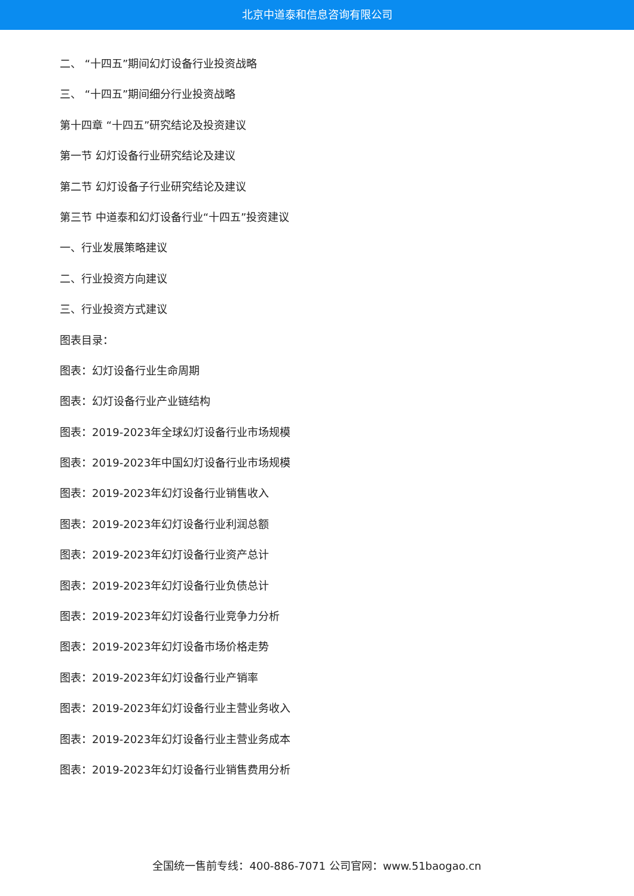北京中道泰和信息咨询有限公司
二、 “十四五”期间幻灯设备行业投资战略
三、 “十四五”期间细分行业投资战略
第十四章 “十四五”研究结论及投资建议
第一节 幻灯设备行业研究结论及建议
第二节 幻灯设备子行业研究结论及建议
第三节 中道泰和幻灯设备行业“十四五”投资建议
一、行业发展策略建议
二、行业投资方向建议
三、行业投资方式建议
图表目录：
图表：幻灯设备行业生命周期
图表：幻灯设备行业产业链结构
图表：2019-2023年全球幻灯设备行业市场规模
图表：2019-2023年中国幻灯设备行业市场规模
图表：2019-2023年幻灯设备行业销售收入
图表：2019-2023年幻灯设备行业利润总额
图表：2019-2023年幻灯设备行业资产总计
图表：2019-2023年幻灯设备行业负债总计
图表：2019-2023年幻灯设备行业竞争力分析
图表：2019-2023年幻灯设备市场价格走势
图表：2019-2023年幻灯设备行业产销率
图表：2019-2023年幻灯设备行业主营业务收入
图表：2019-2023年幻灯设备行业主营业务成本
图表：2019-2023年幻灯设备行业销售费用分析
全国统一售前专线：400-886-7071 公司官网：www.51baogao.cn